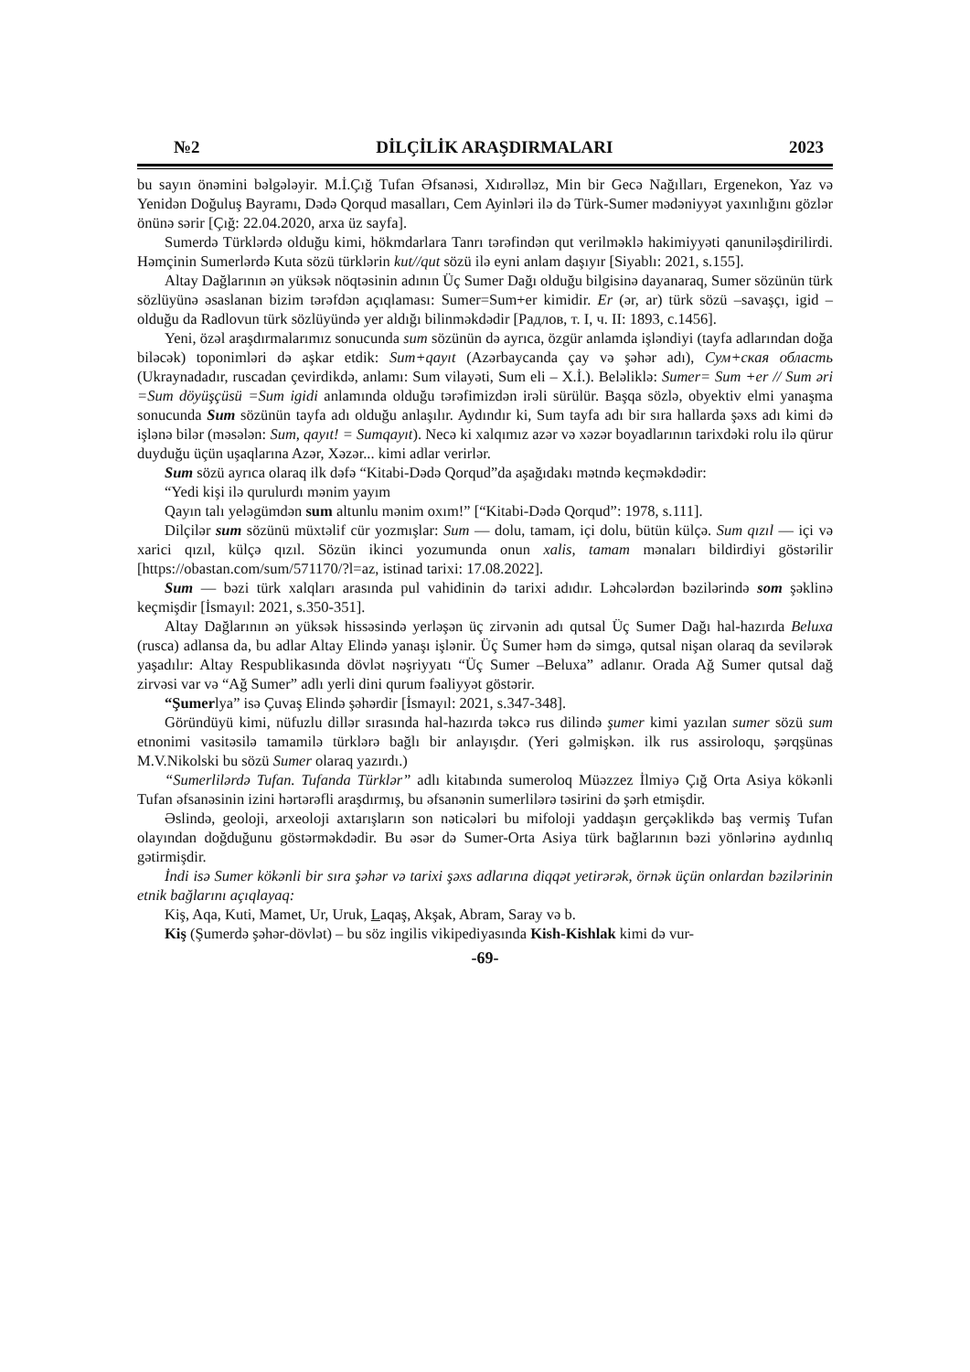№2 DİLÇİLİK ARAŞDIRMALARI 2023
bu sayın önəmini bəlgələyir. M.İ.Çığ Tufan Əfsanəsi, Xıdırəlləz, Min bir Gecə Nağılları, Ergenekon, Yaz və Yenidən Doğuluş Bayramı, Dədə Qorqud masalları, Cem Ayinləri ilə də Türk-Sumer mədəniyyət yaxınlığını gözlər önünə sərir [Çığ: 22.04.2020, arxa üz sayfa].
Sumerdə Türklərdə olduğu kimi, hökmdarlara Tanrı tərəfindən qut verilməklə hakimiyyəti qanunilәşdirilirdi. Həmçinin Sumerlərdə Kuta sözü türklərin kut//qut sözü ilə eyni anlam daşıyır [Siyablı: 2021, s.155].
Altay Dağlarının ən yüksək nöqtəsinin adının Üç Sumer Dağı olduğu bilgisinə dayanaraq, Sumer sözünün türk sözlüyünə əsaslanan bizim tərəfdən açıqlaması: Sumer=Sum+er kimidir. Er (ər, ar) türk sözü –savaşçı, igid – olduğu da Radlovun türk sözlüyündə yer aldığı bilinməkdədir [Радлов, т. I, ч. II: 1893, с.1456].
Yeni, özəl araşdırmalarımız sonucunda sum sözünün də ayrıca, özgür anlamda işləndiyi (tayfa adlarından doğa biləcək) toponimləri də aşkar etdik: Sum+qayıt (Azərbaycanda çay və şəhər adı), Сум+ская область (Ukraynadadır, ruscadan çevirdikdə, anlamı: Sum vilayəti, Sum eli – X.İ.). Beləliklə: Sumer= Sum +er // Sum əri =Sum döyüşçüsü =Sum igidi anlamında olduğu tərəfimizdən irəli sürülür. Başqa sözlə, obyektiv elmi yanaşma sonucunda Sum sözünün tayfa adı olduğu anlaşılır. Aydındır ki, Sum tayfa adı bir sıra hallarda şəxs adı kimi də işlənə bilər (məsələn: Sum, qayıt! = Sumqayıt). Necə ki xalqımız azər və xəzər boyadlarının tarixdəki rolu ilə qürur duyduğu üçün uşaqlarına Azər, Xəzər... kimi adlar verirlər.
Sum sözü ayrıca olaraq ilk dəfə “Kitabi-Dədə Qorqud”da aşağıdakı mətndə keçməkdədir:
“Yedi kişi ilə qurulurdı mənim yayım
Qayın talı yeləgümdən sum altunlu mənim oxım!” [“Kitabi-Dədə Qorqud”: 1978, s.111].
Dilçilər sum sözünü müxtəlif cür yozmışlar: Sum — dolu, tamam, içi dolu, bütün külçə. Sum qızıl — içi və xarici qızıl, külçə qızıl. Sözün ikinci yozumunda onun xalis, tamam mənaları bildirdiyi göstərilir [https://obastan.com/sum/571170/?l=az, istinad tarixi: 17.08.2022].
Sum — bəzi türk xalqları arasında pul vahidinin də tarixi adıdır. Ləhcələrdən bəzilərində som şəklinə keçmişdir [İsmayıl: 2021, s.350-351].
Altay Dağlarının ən yüksək hissəsində yerləşən üç zirvənin adı qutsal Üç Sumer Dağı hal-hazırda Beluxa (rusca) adlansa da, bu adlar Altay Elində yanaşı işlənir. Üç Sumer həm də simgə, qutsal nişan olaraq da sevilərək yaşadılır: Altay Respublikasında dövlət nəşriyyatı “Üç Sumer –Beluxa” adlanır. Orada Ağ Sumer qutsal dağ zirvəsi var və “Ağ Sumer” adlı yerli dini qurum fəaliyyət göstərir.
“Şumerlya” isə Çuvaş Elində şəhərdir [İsmayıl: 2021, s.347-348].
Göründüyü kimi, nüfuzlu dillər sırasında hal-hazırda təkcə rus dilində şumer kimi yazılan sumer sözü sum etnonimi vasitəsilə tamamilə türklərə bağlı bir anlayışdır. (Yeri gəlmişkən. ilk rus assiroloqu, şərqşünas M.V.Nikolski bu sözü Sumer olaraq yazırdı.)
“Sumerlilərdə Tufan. Tufanda Türklər” adlı kitabında sumeroloq Müəzzez İlmiyə Çığ Orta Asiya kökənli Tufan əfsanəsinin izini hərtərəfli araşdırmış, bu əfsanənin sumerlilərə təsirini də şərh etmişdir.
Əslində, geoloji, arxeoloji axtarışların son nəticələri bu mifoloji yaddaşın gerçəklikdə baş vermiş Tufan olayından doğduğunu göstərməkdədir. Bu əsər də Sumer-Orta Asiya türk bağlarının bəzi yönlərinə aydınlıq gətirmişdir.
İndi isə Sumer kökənli bir sıra şəhər və tarixi şəxs adlarına diqqət yetirərək, örnək üçün onlardan bəzilərinin etnik bağlarını açıqlayaq:
Kiş, Aqa, Kuti, Mamet, Ur, Uruk, Laqaş, Akşak, Abram, Saray və b.
Kiş (Şumerdə şəhər-dövlət) – bu söz ingilis vikipediyasında Kish-Kishlak kimi də vur-
-69-